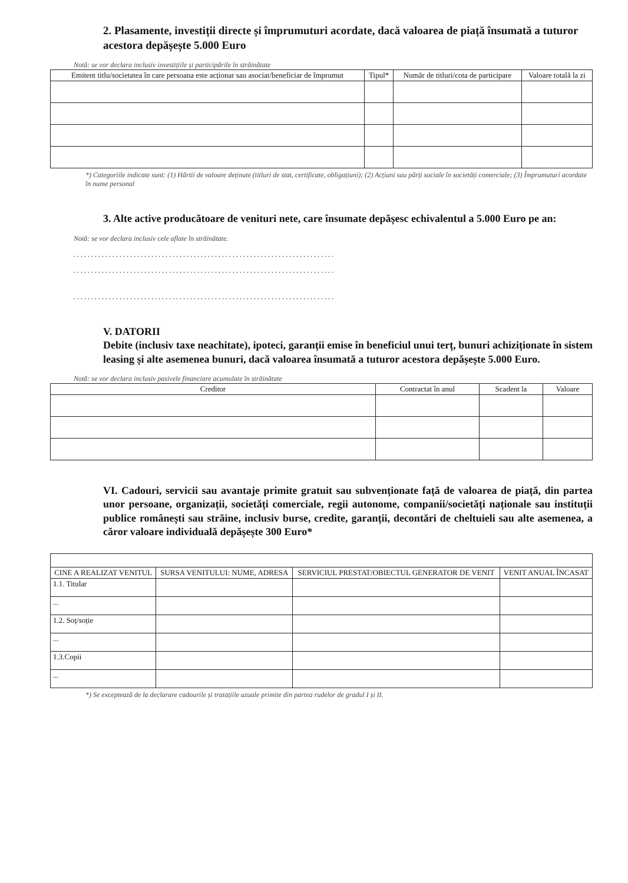2. Plasamente, investiții directe și împrumuturi acordate, dacă valoarea de piață însumată a tuturor acestora depășește 5.000 Euro
Notă: se vor declara inclusiv investițiile și participările în străinătate
| Emitent titlu/societatea în care persoana este acționar sau asociat/beneficiar de împrumut | Tipul* | Număr de titluri/cota de participare | Valoare totală la zi |
| --- | --- | --- | --- |
*) Categoriile indicate sunt: (1) Hârtii de valoare deținute (titluri de stat, certificate, obligațiuni); (2) Acțiuni sau părți sociale în societăți comerciale; (3) Împrumuturi acordate în nume personal
3. Alte active producătoare de venituri nete, care însumate depășesc echivalentul a 5.000 Euro pe an:
Notă: se vor declara inclusiv cele aflate în străinătate.
..........................................................................
..........................................................................
..........................................................................
V. DATORII
Debite (inclusiv taxe neachitate), ipoteci, garanții emise în beneficiul unui terț, bunuri achiziționate în sistem leasing și alte asemenea bunuri, dacă valoarea însumată a tuturor acestora depășește 5.000 Euro.
Notă: se vor declara inclusiv pasivele financiare acumulate în străinătate
| Creditor | Contractat în anul | Scadent la | Valoare |
| --- | --- | --- | --- |
VI. Cadouri, servicii sau avantaje primite gratuit sau subvenționate față de valoarea de piață, din partea unor persoane, organizații, societăți comerciale, regii autonome, companii/societăți naționale sau instituții publice românești sau străine, inclusiv burse, credite, garanții, decontări de cheltuieli sau alte asemenea, a căror valoare individuală depășește 300 Euro*
| CINE A REALIZAT VENITUL | SURSA VENITULUI: NUME, ADRESA | SERVICIUL PRESTAT/OBIECTUL GENERATOR DE VENIT | VENIT ANUAL ÎNCASAT |
| --- | --- | --- | --- |
| 1.1. Titular | | | |
| ... | | | |
| 1.2. Soț/soție | | | |
| ... | | | |
| 1.3.Copii | | | |
| ... | | | |
*) Se exceptează de la declarare cadourile și tratațiile uzuale primite din partea rudelor de gradul I și II.